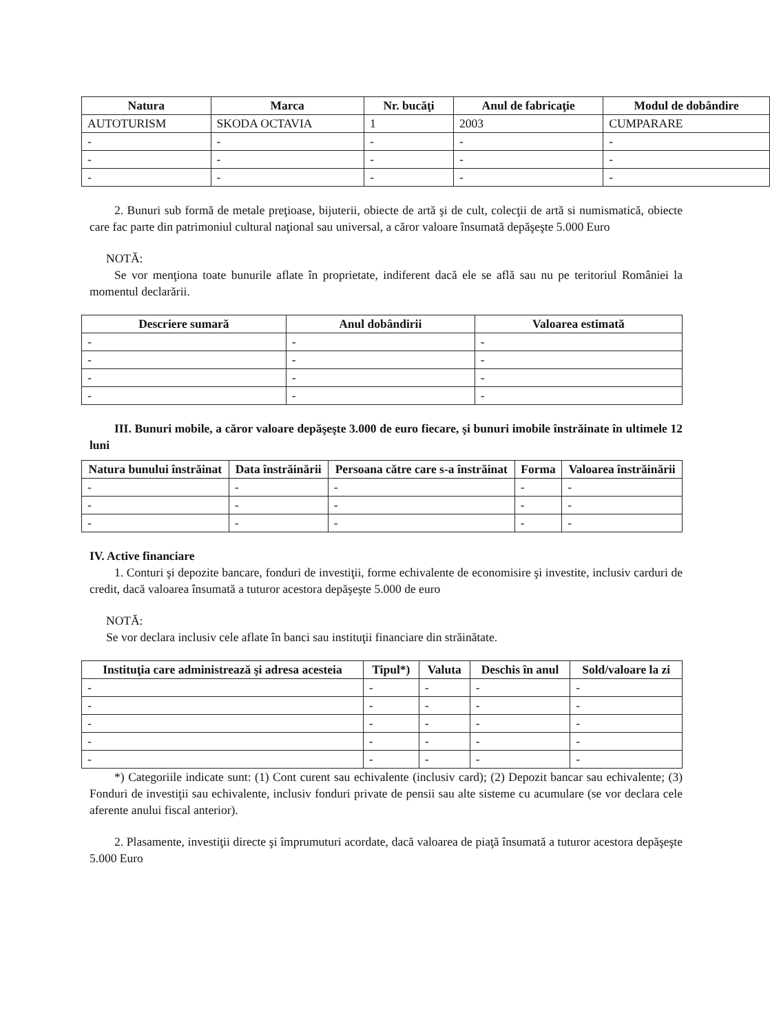| Natura | Marca | Nr. bucăţi | Anul de fabricaţie | Modul de dobândire |
| --- | --- | --- | --- | --- |
| AUTOTURISM | SKODA OCTAVIA | 1 | 2003 | CUMPARARE |
| - | - | - | - | - |
| - | - | - | - | - |
| - | - | - | - | - |
2. Bunuri sub formă de metale preţioase, bijuterii, obiecte de artă şi de cult, colecţii de artă si numismatică, obiecte care fac parte din patrimoniul cultural naţional sau universal, a căror valoare însumată depăşeşte 5.000 Euro
NOTĂ:
Se vor menţiona toate bunurile aflate în proprietate, indiferent dacă ele se află sau nu pe teritoriul României la momentul declarării.
| Descriere sumară | Anul dobândirii | Valoarea estimată |
| --- | --- | --- |
| - | - | - |
| - | - | - |
| - | - | - |
| - | - | - |
III. Bunuri mobile, a căror valoare depăşeşte 3.000 de euro fiecare, şi bunuri imobile înstrăinate în ultimele 12 luni
| Natura bunului înstrăinat | Data înstrăinării | Persoana către care s-a înstrăinat | Forma | Valoarea înstrăinării |
| --- | --- | --- | --- | --- |
| - | - | - | - | - |
| - | - | - | - | - |
| - | - | - | - | - |
IV. Active financiare
1. Conturi şi depozite bancare, fonduri de investiţii, forme echivalente de economisire şi investite, inclusiv carduri de credit, dacă valoarea însumată a tuturor acestora depăşeşte 5.000 de euro
NOTĂ:
Se vor declara inclusiv cele aflate în banci sau instituţii financiare din străinătate.
| Instituţia care administrează şi adresa acesteia | Tipul*) | Valuta | Deschis în anul | Sold/valoare la zi |
| --- | --- | --- | --- | --- |
| - | - | - | - | - |
| - | - | - | - | - |
| - | - | - | - | - |
| - | - | - | - | - |
| - | - | - | - | - |
*) Categoriile indicate sunt: (1) Cont curent sau echivalente (inclusiv card); (2) Depozit bancar sau echivalente; (3) Fonduri de investiţii sau echivalente, inclusiv fonduri private de pensii sau alte sisteme cu acumulare (se vor declara cele aferente anului fiscal anterior).
2. Plasamente, investiţii directe şi împrumuturi acordate, dacă valoarea de piaţă însumată a tuturor acestora depăşeşte 5.000 Euro